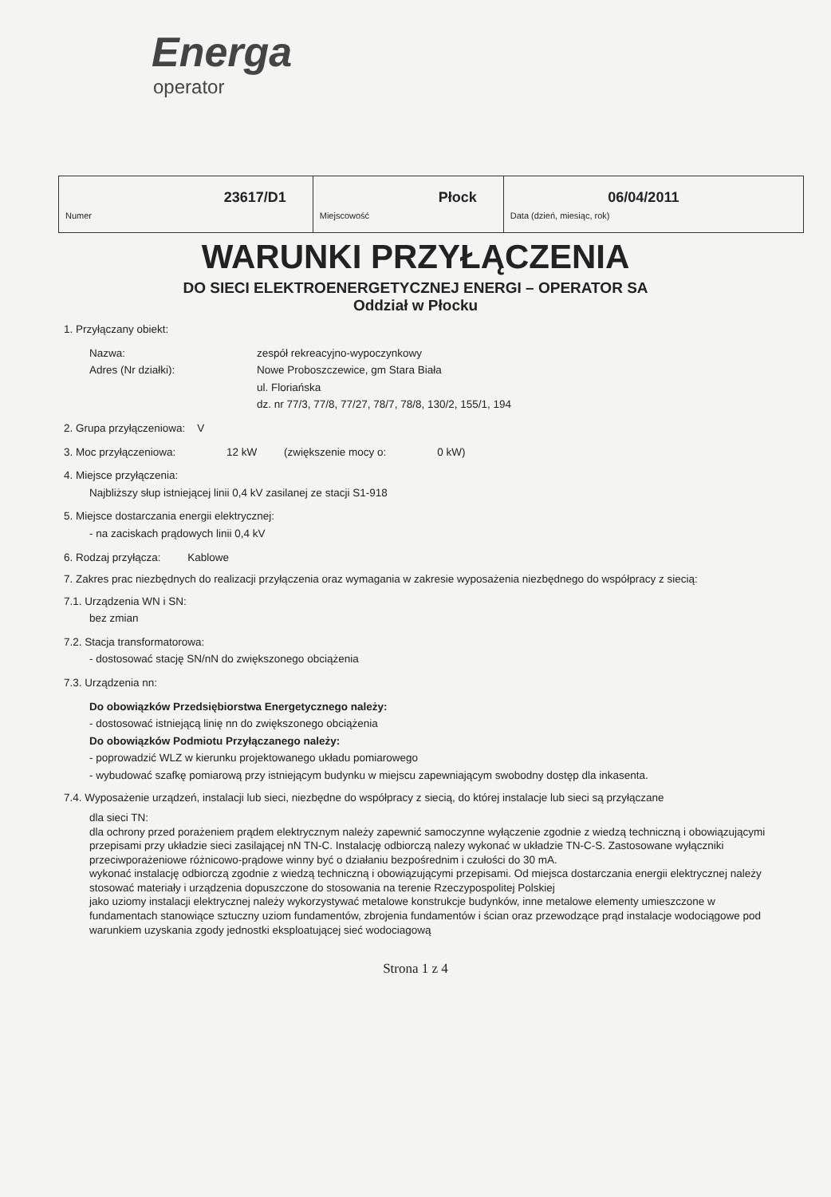Energa
operator
| 23617/D1 Numer | Płock Miejscowość | 06/04/2011 Data (dzień, miesiąc, rok) |
WARUNKI PRZYŁĄCZENIA
DO SIECI ELEKTROENERGETYCZNEJ ENERGI – OPERATOR SA
Oddział w Płocku
1. Przyłączany obiekt:
Nazwa: zespół rekreacyjno-wypoczynkowy
Adres (Nr działki): Nowe Proboszczewice, gm Stara Biała
ul. Floriańska
dz. nr 77/3, 77/8, 77/27, 78/7, 78/8, 130/2, 155/1, 194
2. Grupa przyłączeniowa: V
3. Moc przyłączeniowa: 12 kW (zwiększenie mocy o: 0 kW)
4. Miejsce przyłączenia:
Najbliższy słup istniejącej linii 0,4 kV zasilanej ze stacji S1-918
5. Miejsce dostarczania energii elektrycznej:
- na zaciskach prądowych linii 0,4 kV
6. Rodzaj przyłącza: Kablowe
7. Zakres prac niezbędnych do realizacji przyłączenia oraz wymagania w zakresie wyposażenia niezbędnego do współpracy z siecią:
7.1. Urządzenia WN i SN:
bez zmian
7.2. Stacja transformatorowa:
- dostosować stację SN/nN do zwiększonego obciążenia
7.3. Urządzenia nn:
Do obowiązków Przedsiębiorstwa Energetycznego należy:
- dostosować istniejącą linię nn do zwiększonego obciążenia
Do obowiązków Podmiotu Przyłączanego należy:
- poprowadzić WLZ w kierunku projektowanego układu pomiarowego
- wybudować szafkę pomiarową przy istniejącym budynku w miejscu zapewniającym swobodny dostęp dla inkasenta.
7.4. Wyposażenie urządzeń, instalacji lub sieci, niezbędne do współpracy z siecią, do której instalacje lub sieci są przyłączane
dla sieci TN:
dla ochrony przed porażeniem prądem elektrycznym należy zapewnić samoczynne wyłączenie zgodnie z wiedzą techniczną i obowiązującymi przepisami przy układzie sieci zasilającej nN TN-C. Instalację odbiorczą nalezy wykonać w układzie TN-C-S. Zastosowane wyłączniki przeciwporażeniowe różnicowo-prądowe winny być o działaniu bezpośrednim i czułości do 30 mA.
wykonać instalację odbiorczą zgodnie z wiedzą techniczną i obowiązującymi przepisami. Od miejsca dostarczania energii elektrycznej należy stosować materiały i urządzenia dopuszczone do stosowania na terenie Rzeczypospolitej Polskiej
jako uziomy instalacji elektrycznej należy wykorzystywać metalowe konstrukcje budynków, inne metalowe elementy umieszczone w fundamentach stanowiące sztuczny uziom fundamentów, zbrojenia fundamentów i ścian oraz przewodzące prąd instalacje wodociągowe pod warunkiem uzyskania zgody jednostki eksploatującej sieć wodociagową
Strona 1 z 4